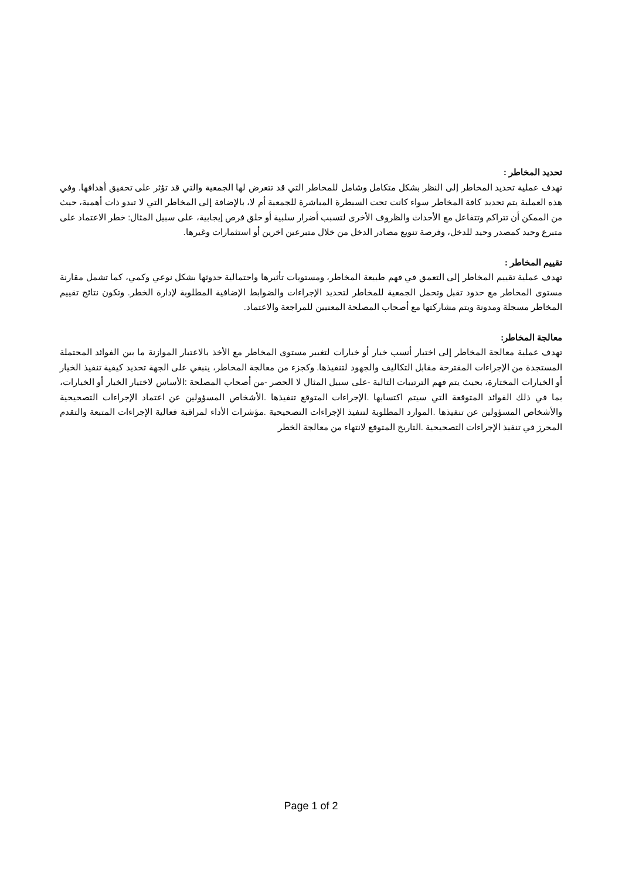تحديد المخاطر :
تهدف عملية تحديد المخاطر إلى النظر بشكل متكامل وشامل للمخاطر التي قد تتعرض لها الجمعية والتي قد تؤثر على تحقيق أهدافها. وفي هذه العملية يتم تحديد كافة المخاطر سواء كانت تحت السيطرة المباشرة للجمعية أم لا، بالإضافة إلى المخاطر التي لا تبدو ذات أهمية، حيث من الممكن أن تتراكم وتتفاعل مع الأحداث والظروف الأخرى لتسبب أضرار سلبية أو خلق فرص إيجابية، على سبيل المثال: خطر الاعتماد على متبرع وحيد كمصدر وحيد للدخل، وفرصة تنويع مصادر الدخل من خلال متبرعين اخرين أو استثمارات وغيرها.
تقييم المخاطر :
تهدف عملية تقييم المخاطر إلى التعمق في فهم طبيعة المخاطر، ومستويات تأثيرها واحتمالية حدوثها بشكل نوعي وكمي، كما تشمل مقارنة مستوى المخاطر مع حدود تقبل وتحمل الجمعية للمخاطر لتحديد الإجراءات والضوابط الإضافية المطلوبة لإدارة الخطر. وتكون نتائج تقييم المخاطر مسجلة ومدونة ويتم مشاركتها مع أصحاب المصلحة المعنيين للمراجعة والاعتماد.
معالجة المخاطر:
تهدف عملية معالجة المخاطر إلى اختيار أنسب خيار أو خيارات لتغيير مستوى المخاطر مع الأخذ بالاعتبار الموازنة ما بين الفوائد المحتملة المستجدة من الإجراءات المقترحة مقابل التكاليف والجهود لتنفيذها. وكجزء من معالجة المخاطر، ينبغي على الجهة تحديد كيفية تنفيذ الخيار أو الخيارات المختارة، بحيث يتم فهم الترتيبات التالية -على سبيل المثال لا الحصر -من أصحاب المصلحة :الأساس لاختيار الخيار أو الخيارات، بما في ذلك الفوائد المتوقعة التي سيتم اكتسابها .الإجراءات المتوقع تنفيذها .الأشخاص المسؤولين عن اعتماد الإجراءات التصحيحية والأشخاص المسؤولين عن تنفيذها .الموارد المطلوبة لتنفيذ الإجراءات التصحيحية .مؤشرات الأداء لمراقبة فعالية الإجراءات المتبعة والتقدم المحرز في تنفيذ الإجراءات التصحيحية .التاريخ المتوقع لانتهاء من معالجة الخطر
Page 1 of 2